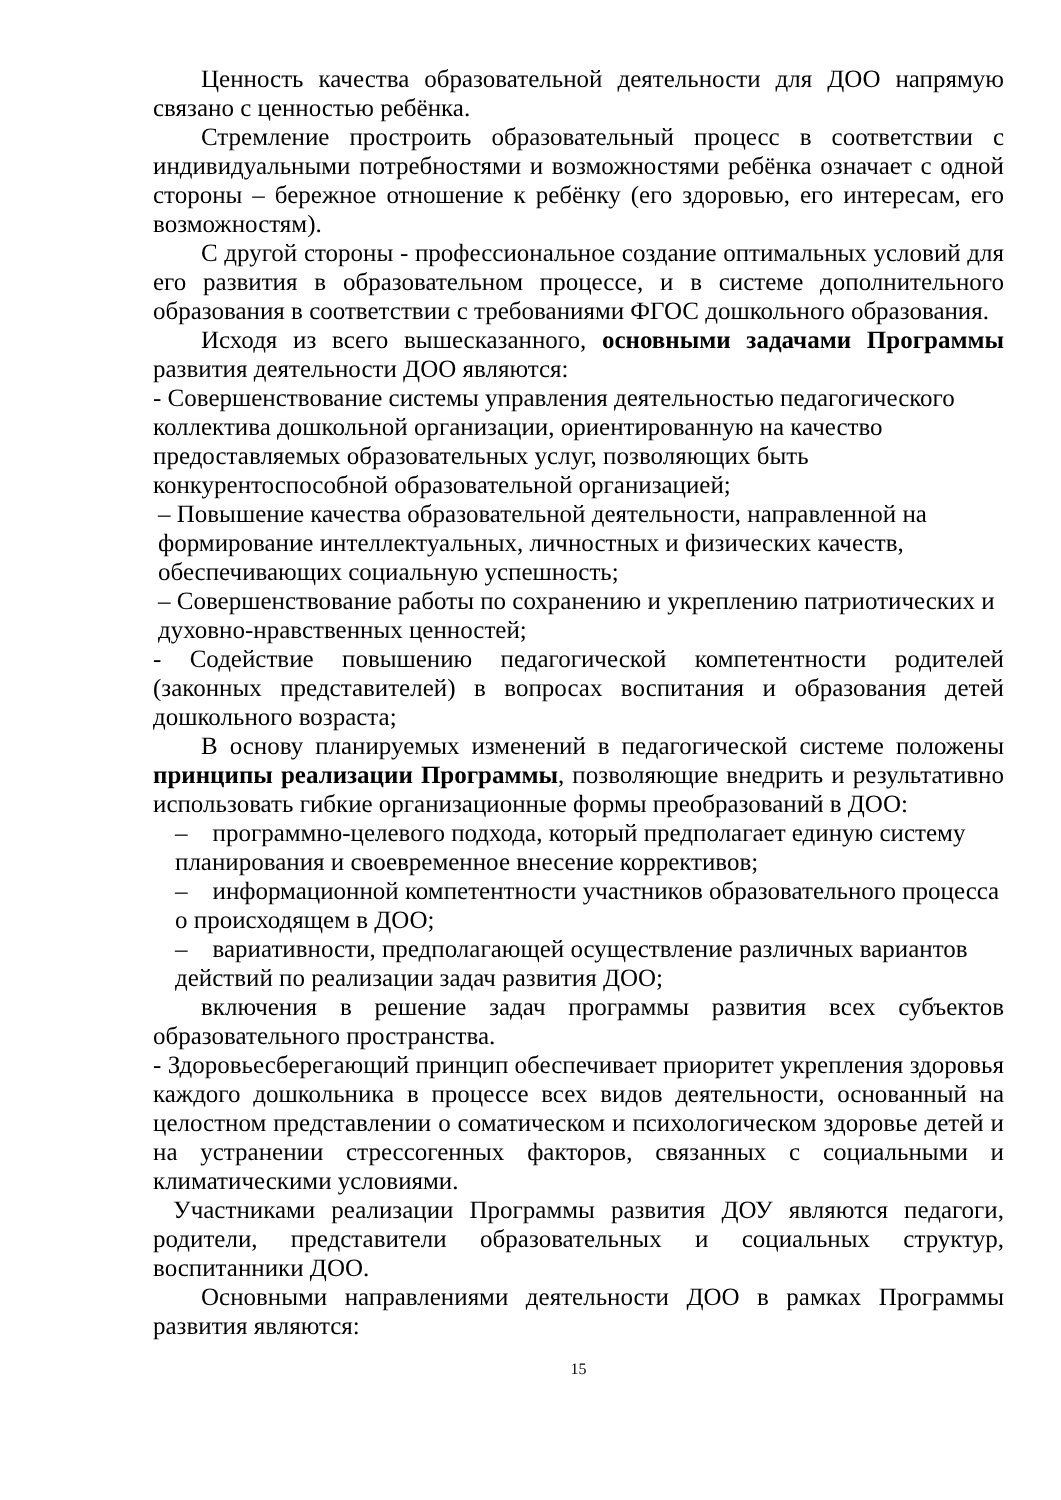Ценность качества образовательной деятельности для ДОО напрямую связано с ценностью ребёнка.
Стремление простроить образовательный процесс в соответствии с индивидуальными потребностями и возможностями ребёнка означает с одной стороны – бережное отношение к ребёнку (его здоровью, его интересам, его возможностям).
С другой стороны - профессиональное создание оптимальных условий для его развития в образовательном процессе, и в системе дополнительного образования в соответствии с требованиями ФГОС дошкольного образования.
Исходя из всего вышесказанного, основными задачами Программы развития деятельности ДОО являются:
- Совершенствование системы управления деятельностью педагогического коллектива дошкольной организации, ориентированную на качество предоставляемых образовательных услуг, позволяющих быть конкурентоспособной образовательной организацией;
– Повышение качества образовательной деятельности, направленной на формирование интеллектуальных, личностных и физических качеств, обеспечивающих социальную успешность;
– Совершенствование работы по сохранению и укреплению патриотических и духовно-нравственных ценностей;
- Содействие повышению педагогической компетентности родителей (законных представителей) в вопросах воспитания и образования детей дошкольного возраста;
В основу планируемых изменений в педагогической системе положены принципы реализации Программы, позволяющие внедрить и результативно использовать гибкие организационные формы преобразований в ДОО:
– программно-целевого подхода, который предполагает единую систему планирования и своевременное внесение коррективов;
– информационной компетентности участников образовательного процесса о происходящем в ДОО;
– вариативности, предполагающей осуществление различных вариантов действий по реализации задач развития ДОО;
включения в решение задач программы развития всех субъектов образовательного пространства.
- Здоровьесберегающий принцип обеспечивает приоритет укрепления здоровья каждого дошкольника в процессе всех видов деятельности, основанный на целостном представлении о соматическом и психологическом здоровье детей и на устранении стрессогенных факторов, связанных с социальными и климатическими условиями.
Участниками реализации Программы развития ДОУ являются педагоги, родители, представители образовательных и социальных структур, воспитанники ДОО.
Основными направлениями деятельности ДОО в рамках Программы развития являются:
15